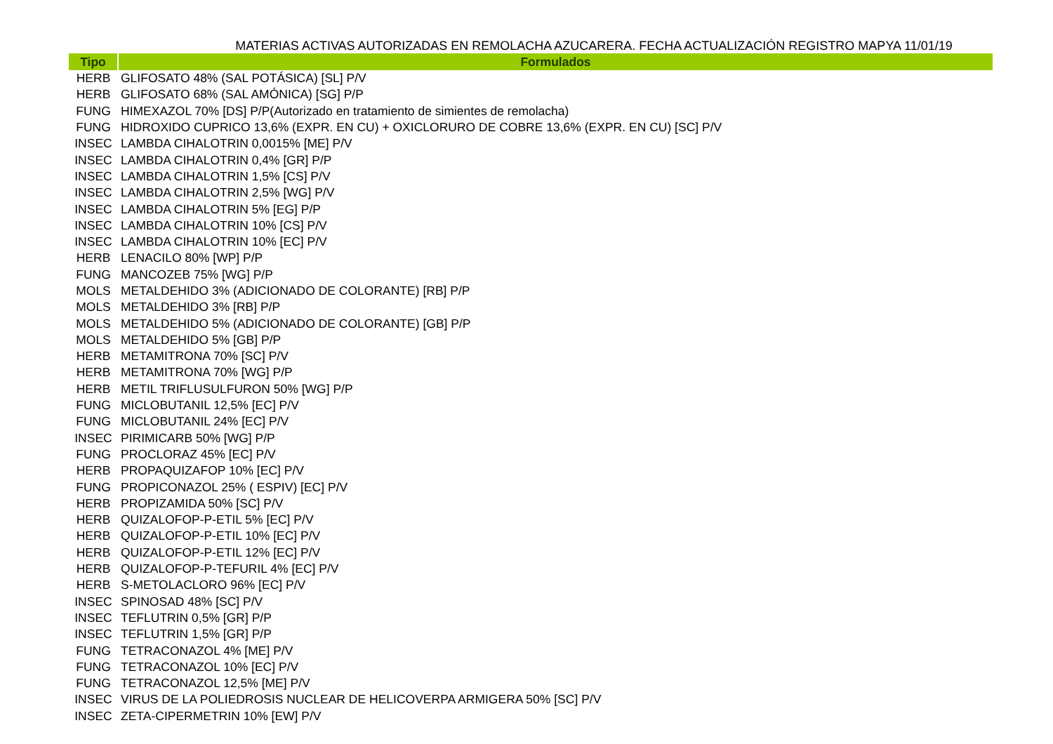MATERIAS ACTIVAS AUTORIZADAS EN REMOLACHA AZUCARERA. FECHA ACTUALIZACIÓN REGISTRO MAPYA 11/01/19
| Tipo | Formulados |
| --- | --- |
| HERB | GLIFOSATO 48% (SAL POTÁSICA) [SL] P/V |
| HERB | GLIFOSATO 68% (SAL AMÓNICA) [SG] P/P |
| FUNG | HIMEXAZOL 70% [DS] P/P(Autorizado en tratamiento de simientes de remolacha) |
| FUNG | HIDROXIDO CUPRICO 13,6% (EXPR. EN CU) + OXICLORURO DE COBRE 13,6% (EXPR. EN CU) [SC] P/V |
| INSEC | LAMBDA CIHALOTRIN 0,0015% [ME] P/V |
| INSEC | LAMBDA CIHALOTRIN 0,4% [GR] P/P |
| INSEC | LAMBDA CIHALOTRIN 1,5% [CS] P/V |
| INSEC | LAMBDA CIHALOTRIN 2,5% [WG] P/V |
| INSEC | LAMBDA CIHALOTRIN 5% [EG] P/P |
| INSEC | LAMBDA CIHALOTRIN 10% [CS] P/V |
| INSEC | LAMBDA CIHALOTRIN 10% [EC] P/V |
| HERB | LENACILO 80% [WP] P/P |
| FUNG | MANCOZEB 75% [WG] P/P |
| MOLS | METALDEHIDO 3% (ADICIONADO DE COLORANTE) [RB] P/P |
| MOLS | METALDEHIDO 3% [RB] P/P |
| MOLS | METALDEHIDO 5% (ADICIONADO DE COLORANTE) [GB] P/P |
| MOLS | METALDEHIDO 5% [GB] P/P |
| HERB | METAMITRONA 70% [SC] P/V |
| HERB | METAMITRONA 70% [WG] P/P |
| HERB | METIL TRIFLUSULFURON 50% [WG] P/P |
| FUNG | MICLOBUTANIL 12,5% [EC] P/V |
| FUNG | MICLOBUTANIL 24% [EC] P/V |
| INSEC | PIRIMICARB 50% [WG] P/P |
| FUNG | PROCLORAZ 45% [EC] P/V |
| HERB | PROPAQUIZAFOP 10% [EC] P/V |
| FUNG | PROPICONAZOL 25% ( ESPIV) [EC] P/V |
| HERB | PROPIZAMIDA 50% [SC] P/V |
| HERB | QUIZALOFOP-P-ETIL 5% [EC] P/V |
| HERB | QUIZALOFOP-P-ETIL 10% [EC] P/V |
| HERB | QUIZALOFOP-P-ETIL 12% [EC] P/V |
| HERB | QUIZALOFOP-P-TEFURIL 4% [EC] P/V |
| HERB | S-METOLACLORO 96% [EC] P/V |
| INSEC | SPINOSAD 48% [SC] P/V |
| INSEC | TEFLUTRIN 0,5% [GR] P/P |
| INSEC | TEFLUTRIN 1,5% [GR] P/P |
| FUNG | TETRACONAZOL 4% [ME] P/V |
| FUNG | TETRACONAZOL 10% [EC] P/V |
| FUNG | TETRACONAZOL 12,5% [ME] P/V |
| INSEC | VIRUS DE LA POLIEDROSIS NUCLEAR DE HELICOVERPA ARMIGERA 50% [SC] P/V |
| INSEC | ZETA-CIPERMETRIN 10% [EW] P/V |